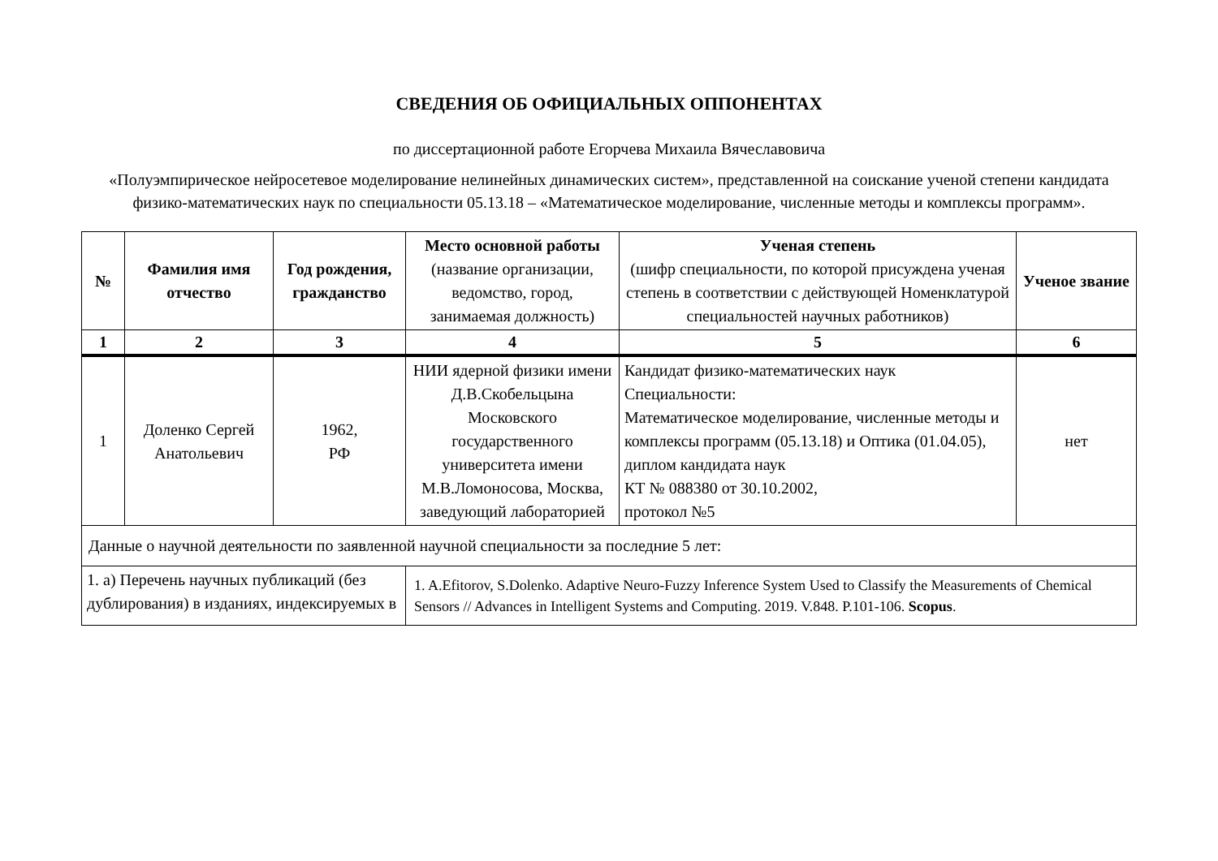СВЕДЕНИЯ ОБ ОФИЦИАЛЬНЫХ ОППОНЕНТАХ
по диссертационной работе Егорчева Михаила Вячеславовича
«Полуэмпирическое нейросетевое моделирование нелинейных динамических систем», представленной на соискание ученой степени кандидата физико-математических наук по специальности 05.13.18 – «Математическое моделирование, численные методы и комплексы программ».
| № | Фамилия имя отчество | Год рождения, гражданство | Место основной работы (название организации, ведомство, город, занимаемая должность) | Ученая степень (шифр специальности, по которой присуждена ученая степень в соответствии с действующей Номенклатурой специальностей научных работников) | Ученое звание |
| --- | --- | --- | --- | --- | --- |
| 1 | 2 | 3 | 4 | 5 | 6 |
| 1 | Доленко Сергей Анатольевич | 1962, РФ | НИИ ядерной физики имени Д.В.Скобельцына Московского государственного университета имени М.В.Ломоносова, Москва, заведующий лабораторией | Кандидат физико-математических наук Специальности: Математическое моделирование, численные методы и комплексы программ (05.13.18) и Оптика (01.04.05), диплом кандидата наук КТ № 088380 от 30.10.2002, протокол №5 | нет |
| Данные о научной деятельности по заявленной научной специальности за последние 5 лет: | | | | | |
| 1. а) Перечень научных публикаций (без дублирования) в изданиях, индексируемых в | | | 1. A.Efitorov, S.Dolenko. Adaptive Neuro-Fuzzy Inference System Used to Classify the Measurements of Chemical Sensors // Advances in Intelligent Systems and Computing. 2019. V.848. P.101-106. Scopus . | | |